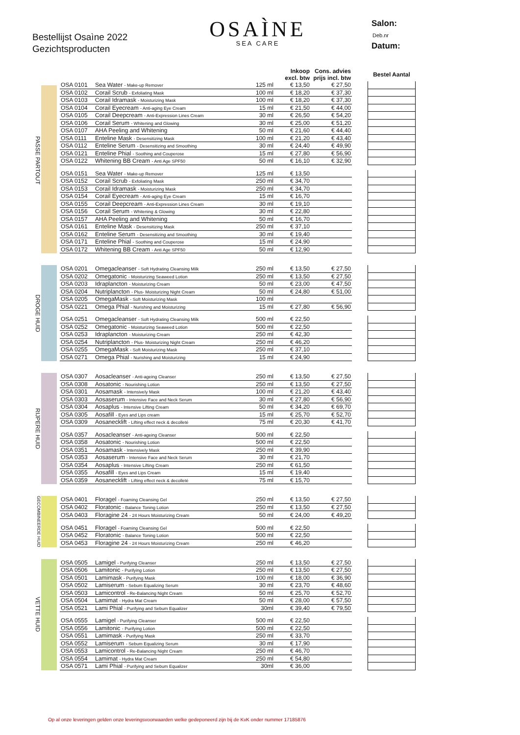Bestellijst Osaìne 2022
Gezichtsproducten
OSAÌNE
SEA CARE
Salon:
Deb.nr
Datum:
PASSE PARTOUT
| | | | Inkoop excl. btw | Cons. advies prijs incl. btw | | Bestel Aantal |
| --- | --- | --- | --- | --- | --- | --- |
| OSA 0101 | Sea Water - Make-up Remover | 125 ml | € 13,50 | € 27,50 | | |
| OSA 0102 | Corail Scrub - Exfoliating Mask | 100 ml | € 18,20 | € 37,30 | | |
| OSA 0103 | Corail Idramask - Moisturizing Mask | 100 ml | € 18,20 | € 37,30 | | |
| OSA 0104 | Corail Eyecream - Anti-aging Eye Cream | 15 ml | € 21,50 | € 44,00 | | |
| OSA 0105 | Corail Deepcream - Anti-Expression Lines Cream | 30 ml | € 26,50 | € 54,20 | | |
| OSA 0106 | Corail Serum - Whitening and Glowing | 30 ml | € 25,00 | € 51,20 | | |
| OSA 0107 | AHA Peeling and Whitening | 50 ml | € 21,60 | € 44,40 | | |
| OSA 0111 | Enteline Mask - Desensitizing Mask | 100 ml | € 21,20 | € 43,40 | | |
| OSA 0112 | Enteline Serum - Desensitizing and Smoothing | 30 ml | € 24,40 | € 49,90 | | |
| OSA 0121 | Enteline Phial - Soothing and Couperose | 15 ml | € 27,80 | € 56,90 | | |
| OSA 0122 | Whitening BB Cream - Anti Age SPF50 | 50 ml | € 16,10 | € 32,90 | | |
| OSA 0151 | Sea Water - Make-up Remover | 125 ml | € 13,50 | | | |
| OSA 0152 | Corail Scrub - Exfoliating Mask | 250 ml | € 34,70 | | | |
| OSA 0153 | Corail Idramask - Moisturizing Mask | 250 ml | € 34,70 | | | |
| OSA 0154 | Corail Eyecream - Anti-aging Eye Cream | 15 ml | € 16,70 | | | |
| OSA 0155 | Corail Deepcream - Anti-Expression Lines Cream | 30 ml | € 19,10 | | | |
| OSA 0156 | Corail Serum - Whitening & Glowing | 30 ml | € 22,80 | | | |
| OSA 0157 | AHA Peeling and Whitening | 50 ml | € 16,70 | | | |
| OSA 0161 | Enteline Mask - Desensitizing Mask | 250 ml | € 37,10 | | | |
| OSA 0162 | Enteline Serum - Desensitizing and Smoothing | 30 ml | € 19,40 | | | |
| OSA 0171 | Enteline Phial - Soothing and Couperose | 15 ml | € 24,90 | | | |
| OSA 0172 | Whitening BB Cream - Anti Age SPF50 | 50 ml | € 12,90 | | | |
DROGE HUID
| OSA 0201 | Omegacleanser - Soft Hydrating Cleansing Milk | 250 ml | € 13,50 | € 27,50 | | |
| OSA 0202 | Omegatonic - Moisturizing Seaweed Lotion | 250 ml | € 13,50 | € 27,50 | | |
| OSA 0203 | Idraplancton - Moisturizing Cream | 50 ml | € 23,00 | € 47,50 | | |
| OSA 0204 | Nutriplancton - Plus- Moisturizing Night Cream | 50 ml | € 24,80 | € 51,00 | | |
| OSA 0205 | OmegaMask - Soft Moisturizing Mask | 100 ml | | | | |
| OSA 0221 | Omega Phial - Nurishing and Moisturizing | 15 ml | € 27,80 | € 56,90 | | |
| OSA 0251 | Omegacleanser - Soft Hydrating Cleansing Milk | 500 ml | € 22,50 | | | |
| OSA 0252 | Omegatonic - Moisturizing Seaweed Lotion | 500 ml | € 22,50 | | | |
| OSA 0253 | Idraplancton - Moisturizing Cream | 250 ml | € 42,30 | | | |
| OSA 0254 | Nutriplancton - Plus- Moisturizing Night Cream | 250 ml | € 46,20 | | | |
| OSA 0255 | OmegaMask - Soft Moisturizing Mask | 250 ml | € 37,10 | | | |
| OSA 0271 | Omega Phial - Nurishing and Moisturizing | 15 ml | € 24,90 | | | |
RIJPERE HUID
| OSA 0307 | Aosacleanser - Anti-ageing Cleanser | 250 ml | € 13,50 | € 27,50 | | |
| OSA 0308 | Aosatonic - Nourishing Lotion | 250 ml | € 13,50 | € 27,50 | | |
| OSA 0301 | Aosamask - Intensively Mask | 100 ml | € 21,20 | € 43,40 | | |
| OSA 0303 | Aosaserum - Intensive Face and Neck Serum | 30 ml | € 27,80 | € 56,90 | | |
| OSA 0304 | Aosaplus - Intensive Lifting Cream | 50 ml | € 34,20 | € 69,70 | | |
| OSA 0305 | Aosafill - Eyes and Lips cream | 15 ml | € 25,70 | € 52,70 | | |
| OSA 0309 | Aosanecklift - Lifting effect neck & decolleté | 75 ml | € 20,30 | € 41,70 | | |
| OSA 0357 | Aosacleanser - Anti-ageing Cleanser | 500 ml | € 22,50 | | | |
| OSA 0358 | Aosatonic - Nourishing Lotion | 500 ml | € 22,50 | | | |
| OSA 0351 | Aosamask - Intensively Mask | 250 ml | € 39,90 | | | |
| OSA 0353 | Aosaserum - Intensive Face and Neck Serum | 30 ml | € 21,70 | | | |
| OSA 0354 | Aosaplus - Intensive Lifting Cream | 250 ml | € 61,50 | | | |
| OSA 0355 | Aosafill - Eyes and Lips Cream | 15 ml | € 19,40 | | | |
| OSA 0359 | Aosanecklift - Lifting effect neck & decolleté | 75 ml | € 15,70 | | | |
GECOMBINEERDE HUID
| OSA 0401 | Floragel - Foaming Cleansing Gel | 250 ml | € 13,50 | € 27,50 | | |
| OSA 0402 | Floratonic - Balance Toning Lotion | 250 ml | € 13,50 | € 27,50 | | |
| OSA 0403 | Floragine 24 - 24 Hours Moisturizing Cream | 50 ml | € 24,00 | € 49,20 | | |
| OSA 0451 | Floragel - Foaming Cleansing Gel | 500 ml | € 22,50 | | | |
| OSA 0452 | Floratonic - Balance Toning Lotion | 500 ml | € 22,50 | | | |
| OSA 0453 | Floragine 24 - 24 Hours Moisturizing Cream | 250 ml | € 46,20 | | | |
VETTE HUID
| OSA 0505 | Lamigel - Purifying Cleanser | 250 ml | € 13,50 | € 27,50 | | |
| OSA 0506 | Lamitonic - Purifying Lotion | 250 ml | € 13,50 | € 27,50 | | |
| OSA 0501 | Lamimask - Purifying Mask | 100 ml | € 18,00 | € 36,90 | | |
| OSA 0502 | Lamiserum - Sebum Equalizing Serum | 30 ml | € 23,70 | € 48,60 | | |
| OSA 0503 | Lamicontrol - Re-Balancing Night Cream | 50 ml | € 25,70 | € 52,70 | | |
| OSA 0504 | Lamimat - Hydra Mat Cream | 50 ml | € 28,00 | € 57,50 | | |
| OSA 0521 | Lami Phial - Purifying and Sebum Equalizer | 30ml | € 39,40 | € 79,50 | | |
| OSA 0555 | Lamigel - Purifying Cleanser | 500 ml | € 22,50 | | | |
| OSA 0556 | Lamitonic - Purifying Lotion | 500 ml | € 22,50 | | | |
| OSA 0551 | Lamimask - Purifying Mask | 250 ml | € 33,70 | | | |
| OSA 0552 | Lamiserum - Sebum Equalizing Serum | 30 ml | € 17,90 | | | |
| OSA 0553 | Lamicontrol - Re-Balancing Night Cream | 250 ml | € 46,70 | | | |
| OSA 0554 | Lamimat - Hydra Mat Cream | 250 ml | € 54,80 | | | |
| OSA 0571 | Lami Phial - Purifying and Sebum Equalizer | 30ml | € 36,00 | | | |
Op al onze leveringen gelden onze leveringsvoorwaarden welke gedeponeerd zijn bij de KvK onder nummer 17185876